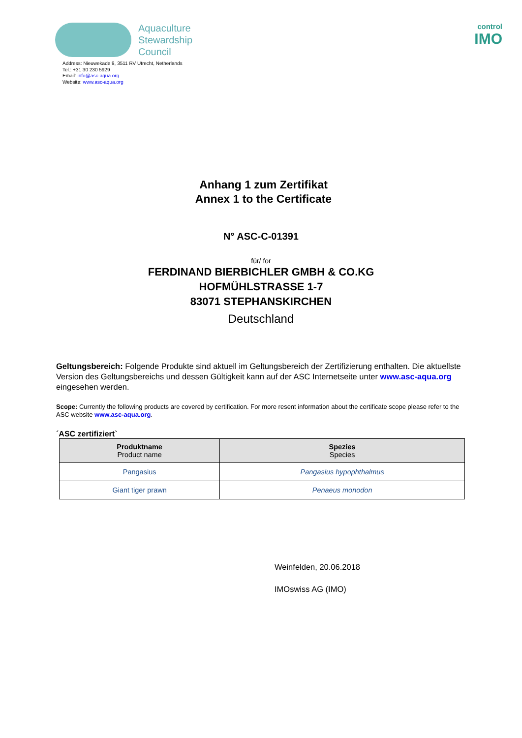Aquaculture
Stewardship
Council
control
IMO
Address: Nieuwekade 9, 3511 RV Utrecht, Netherlands
Tel.: +31 30 230 5929
Email: info@asc-aqua.org
Website: www.asc-aqua.org
Anhang 1 zum Zertifikat
Annex 1 to the Certificate
N° ASC-C-01391
für/ for
FERDINAND BIERBICHLER GMBH & CO.KG
HOFMÜHLSTRASSE 1-7
83071 STEPHANSKIRCHEN
Deutschland
Geltungsbereich: Folgende Produkte sind aktuell im Geltungsbereich der Zertifizierung enthalten. Die aktuellste Version des Geltungsbereichs und dessen Gültigkeit kann auf der ASC Internetseite unter www.asc-aqua.org eingesehen werden.
Scope: Currently the following products are covered by certification. For more resent information about the certificate scope please refer to the ASC website www.asc-aqua.org.
´ASC zertifiziert`
| Produktname Product name | Spezies Species |
| --- | --- |
| Pangasius | Pangasius hypophthalmus |
| Giant tiger prawn | Penaeus monodon |
Weinfelden, 20.06.2018
IMOswiss AG (IMO)